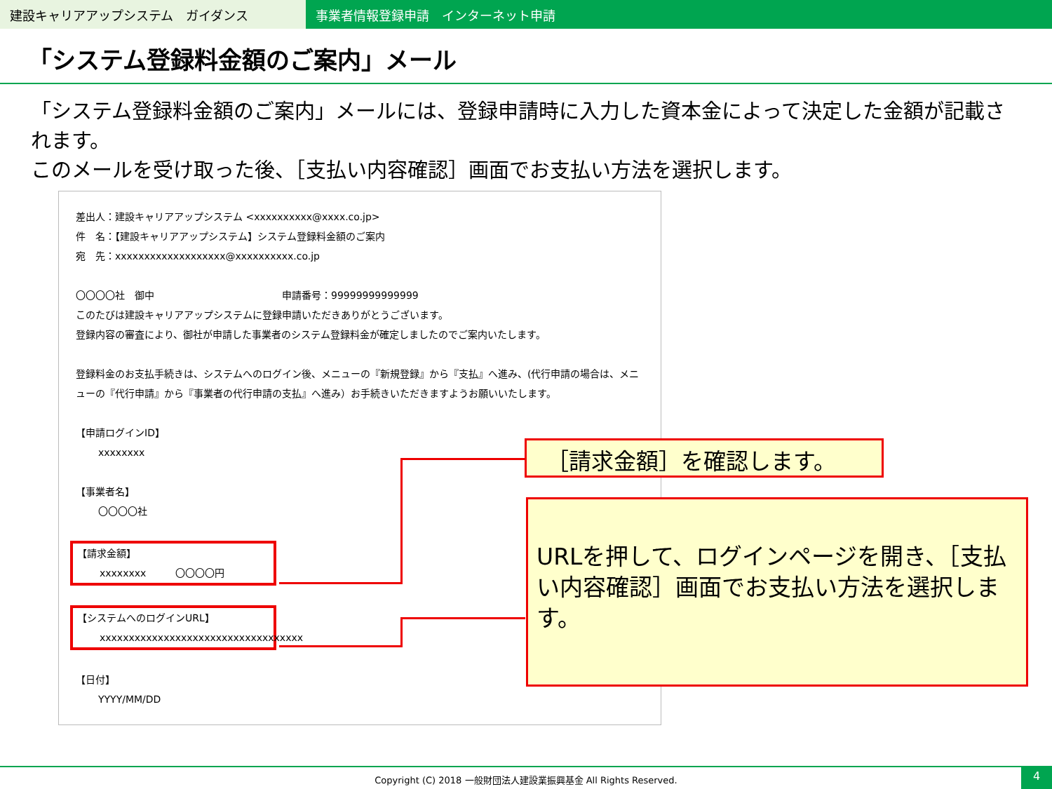建設キャリアアップシステム　ガイダンス 事業者情報登録申請　インターネット申請
「システム登録料金額のご案内」メール
「システム登録料金額のご案内」メールには、登録申請時に入力した資本金によって決定した金額が記載されます。
このメールを受け取った後、［支払い内容確認］画面でお支払い方法を選択します。
差出人：建設キャリアアップシステム <xxxxxxxxxx@xxxx.co.jp>
件　名：【建設キャリアアップシステム】システム登録料金額のご案内
宛　先：xxxxxxxxxxxxxxxxxxx@xxxxxxxxxx.co.jp
〇〇〇〇社　御中　　　　　　　　　　　　　申請番号：99999999999999
このたびは建設キャリアアップシステムに登録申請いただきありがとうございます。
登録内容の審査により、御社が申請した事業者のシステム登録料金が確定しましたのでご案内いたします。
登録料金のお支払手続きは、システムへのログイン後、メニューの『新規登録』から『支払』へ進み、(代行申請の場合は、メニューの『代行申請』から『事業者の代行申請の支払』へ進み）お手続きいただきますようお願いいたします。
【申請ログインID】
xxxxxxxx
【事業者名】
〇〇〇〇社
【請求金額】
xxxxxxxx　　　〇〇〇〇円
【システムへのログインURL】
xxxxxxxxxxxxxxxxxxxxxxxxxxxxxxxxxxx
【日付】
YYYY/MM/DD
［請求金額］を確認します。
URLを押して、ログインページを開き、［支払い内容確認］画面でお支払い方法を選択します。
Copyright (C) 2018 一般財団法人建設業振興基金 All Rights Reserved. 4